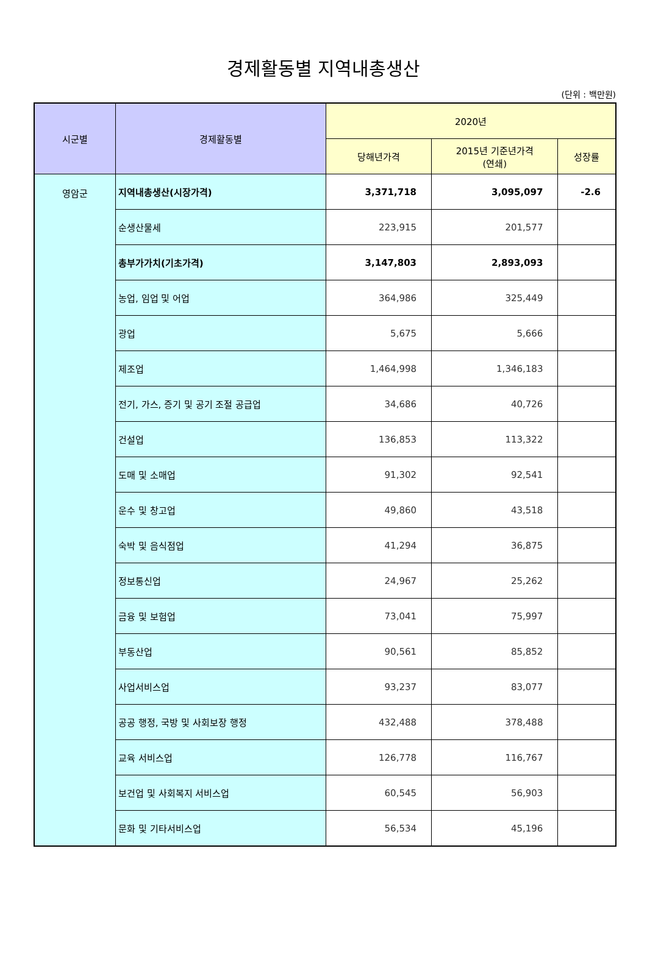경제활동별 지역내총생산
(단위 : 백만원)
| 시군별 | 경제활동별 | 2020년 | | |
| --- | --- | --- | --- | --- |
| | | 당해년가격 | 2015년 기준년가격 (연쇄) | 성장률 |
| 영암군 | 지역내총생산(시장가격) | 3,371,718 | 3,095,097 | -2.6 |
| | 순생산물세 | 223,915 | 201,577 | |
| | 총부가가치(기초가격) | 3,147,803 | 2,893,093 | |
| | 농업, 임업 및 어업 | 364,986 | 325,449 | |
| | 광업 | 5,675 | 5,666 | |
| | 제조업 | 1,464,998 | 1,346,183 | |
| | 전기, 가스, 증기 및 공기 조절 공급업 | 34,686 | 40,726 | |
| | 건설업 | 136,853 | 113,322 | |
| | 도매 및 소매업 | 91,302 | 92,541 | |
| | 운수 및 창고업 | 49,860 | 43,518 | |
| | 숙박 및 음식점업 | 41,294 | 36,875 | |
| | 정보통신업 | 24,967 | 25,262 | |
| | 금융 및 보험업 | 73,041 | 75,997 | |
| | 부동산업 | 90,561 | 85,852 | |
| | 사업서비스업 | 93,237 | 83,077 | |
| | 공공 행정, 국방 및 사회보장 행정 | 432,488 | 378,488 | |
| | 교육 서비스업 | 126,778 | 116,767 | |
| | 보건업 및 사회복지 서비스업 | 60,545 | 56,903 | |
| | 문화 및 기타서비스업 | 56,534 | 45,196 | |